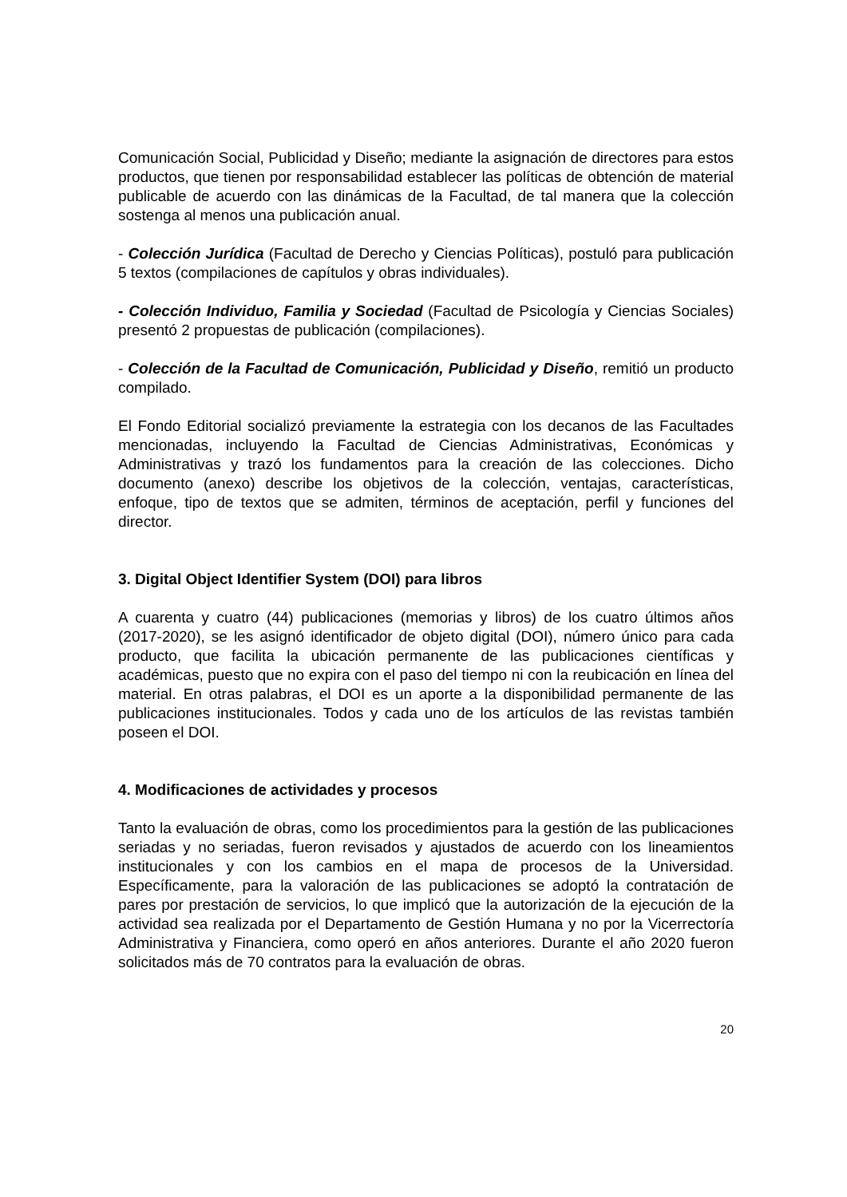Comunicación Social, Publicidad y Diseño; mediante la asignación de directores para estos productos, que tienen por responsabilidad establecer las políticas de obtención de material publicable de acuerdo con las dinámicas de la Facultad, de tal manera que la colección sostenga al menos una publicación anual.
- Colección Jurídica (Facultad de Derecho y Ciencias Políticas), postuló para publicación 5 textos (compilaciones de capítulos y obras individuales).
- Colección Individuo, Familia y Sociedad (Facultad de Psicología y Ciencias Sociales) presentó 2 propuestas de publicación (compilaciones).
- Colección de la Facultad de Comunicación, Publicidad y Diseño, remitió un producto compilado.
El Fondo Editorial socializó previamente la estrategia con los decanos de las Facultades mencionadas, incluyendo la Facultad de Ciencias Administrativas, Económicas y Administrativas y trazó los fundamentos para la creación de las colecciones. Dicho documento (anexo) describe los objetivos de la colección, ventajas, características, enfoque, tipo de textos que se admiten, términos de aceptación, perfil y funciones del director.
3. Digital Object Identifier System (DOI) para libros
A cuarenta y cuatro (44) publicaciones (memorias y libros) de los cuatro últimos años (2017-2020), se les asignó identificador de objeto digital (DOI), número único para cada producto, que facilita la ubicación permanente de las publicaciones científicas y académicas, puesto que no expira con el paso del tiempo ni con la reubicación en línea del material. En otras palabras, el DOI es un aporte a la disponibilidad permanente de las publicaciones institucionales. Todos y cada uno de los artículos de las revistas también poseen el DOI.
4. Modificaciones de actividades y procesos
Tanto la evaluación de obras, como los procedimientos para la gestión de las publicaciones seriadas y no seriadas, fueron revisados y ajustados de acuerdo con los lineamientos institucionales y con los cambios en el mapa de procesos de la Universidad. Específicamente, para la valoración de las publicaciones se adoptó la contratación de pares por prestación de servicios, lo que implicó que la autorización de la ejecución de la actividad sea realizada por el Departamento de Gestión Humana y no por la Vicerrectoría Administrativa y Financiera, como operó en años anteriores. Durante el año 2020 fueron solicitados más de 70 contratos para la evaluación de obras.
20